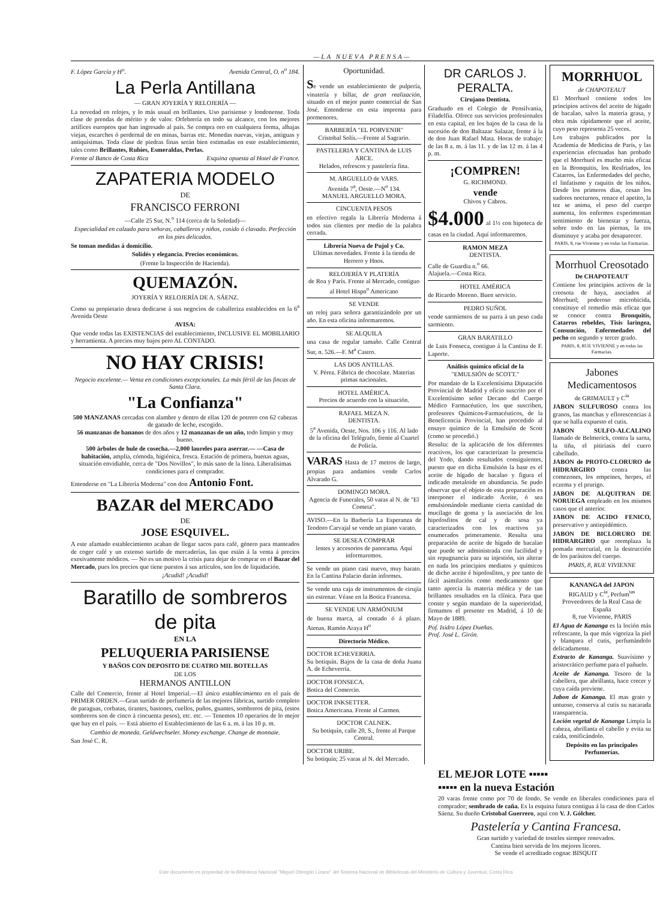—LA NUEVA PRENSA—
F. López García y H<sup>o</sup>. Avenida Central, O. n<sup>o</sup> 184.
La Perla Antillana
— GRAN JOYERÍA Y RELOJERÍA —
La novedad en relojes, y lo más usual en brillantes. Uso parisiense y londonense. Toda clase de prendas de mérito y de valor. Orfebrería en todo su alcance, con los mejores artífices europeos que han ingresado al país. Se compra oro en cualquiera forma, alhajas viejas, escarches ó perdernal de en minas, barras etc. Monedas nuevas, viejas, antiguas y antiquísimas. Toda clase de piedras finas serán bien estimadas en este establecimiento, tales como Brillantes, Rubíes, Esmeraldas, Perlas.
Frente al Banco de Costa Rica Esquina opuesta al Hotel de France.
ZAPATERIA MODELO
DE
FRANCISCO FERRONI
—Calle 25 Sur, N.<sup>o</sup> 114 (cerca de la Soledad)—
Especialidad en calzado para señoras, caballeros y niños, cosido ó clavado. Perfección en los pies delicados.
Se toman medidas á domicilio.
Solidés y elegancia. Precios económicos.
(Frente la Inspección de Hacienda).
QUEMAZÓN.
JOYERÍA Y RELOJERÍA DE A. SÁENZ.
Como su propietario desea dedicarse á sus negocios de caballeriza establecidos en la 6<sup>a</sup> Avenida Oeste
AVISA:
Que vende todas las EXISTENCIAS del establecimiento, INCLUSIVE EL MOBILIARIO y herramienta. A precios muy bajos pero AL CONTADO.
NO HAY CRISIS!
Negocio excelente.— Venta en condiciones excepcionales. La más fértil de las fincas de Santa Clara.
"La Confianza"
500 MANZANAS cercadas con alambre y dentro de ellas 120 de potrero con 62 cabezas de ganado de leche, escogido.
56 manzanas de bananos de dos años y 12 manzanas de un año, todo limpio y muy bueno.
500 árboles de hule de cosecha.—2,000 laureles para aserrar.— —Casa de habitación, amplia, cómoda, higiénica, fresca. Estación de primera, buenas aguas, situación envidiable, cerca de "Dos Novillos", lo más sano de la línea. Liberalísimas condiciones para el comprador.
Entenderse en "La Librería Moderna" con don Antonio Font.
BAZAR del MERCADO
DE
JOSE ESQUIVEL.
A este afamado establecimiento acaban de llegar sacos para café, género para manteados de coger café y un extenso surtido de mercaderías, las que están á la venta á precios exesivamente módicos. — No es un motivo la crisis para dejar de comprar en el Bazar del Mercado, pues los precios que tiene puestos á sus artículos, son los de liquidación.
¡Acudid! ¡Acudid!
Baratillo de sombreros de pita
EN LA
PELUQUERIA PARISIENSE
Y BAÑOS CON DEPOSITO DE CUATRO MIL BOTELLAS
DE LOS
HERMANOS ANTILLON
Calle del Comercio, frente al Hotel Imperial.—El único establecimiento en el país de PRIMER ORDEN.—Gran surtido de perfumería de las mejores fábricas, surtido completo de paraguas, corbatas, tirantes, bastones, cuellos, puños, guantes, sombreros de pita, (estos sombreros son de cinco á cincuenta pesos), etc. etc. — Tenemos 10 operarios de lo mejor que hay en el país. — Está abierto el Establecimiento de las 6 a. m. á las 10 p. m.
Cambio de moneda. Geldwechseler. Money exchange. Change de monnaie.
San José C. R.
Oportunidad.
Se vende un establecimiento de pulpería, vinatería y billar, de gran realización, situado en el mejor punto comercial de San José. Entenderse en esta imprenta para pormenores.
BARBERÍA "EL PORVENIR"
Cristobal Solís.—Frente al Sagrario.
PASTELERIA Y CANTINA de LUIS ARCE.
Helados, refrescos y pastelería fina.
M. ARGUELLO de VARS.
Avenida 7<sup>a</sup>, Oeste.—N<sup>o</sup> 134.
MANUEL ARGUELLO MORA.
CINCUENTA PESOS
en efectivo regala la Librería Moderna á todos sus clientes por medio de la palabra cerrada.
Librería Nueva de Pujol y Co.
Ultimas novedades. Frente á la tienda de Herrero y Hnos.
RELOJERÍA Y PLATERÍA
de Roa y París. Frente al Mercado, contiguo al Hotel Hispn<sup>o</sup> Americano
SE VENDE
un reloj para señora garantizándolo por un año. En esta oficina informaremos.
SE ALQUILA
una casa de regular tamaño. Calle Central Sur, n. 526.—F. M<sup>a</sup> Castro.
LAS DOS ANTILLAS.
V. Pérez. Fábrica de chocolate. Materias primas nacionales.
HOTEL AMÉRICA.
Precios de acuerdo con la situación.
RAFAEL MEZA N.
DENTISTA.
5<sup>a</sup> Avenida, Oeste, Nos. 106 y 116. Al lado de la oficina del Telégrafo, frente al Cuartel de Policía.
VARAS Hasta de 17 metros de largo, propias para andamios vende Carlos Alvarado G.
DOMINGO MORA.
Agencia de Funerales, 50 varas al N. de "El Cometa".
AVISO.—En la Barbería La Esperanza de Teodoro Carvajal se vende un piano varato.
SE DESEA COMPRAR
lentes y accesorios de panorama. Aquí informaremos.
Se vende un piano casi nuevo, muy barato. En la Cantina Palacio darán informes.
Se vende una caja de instrumentos de cirujía sin estrenar. Véase en la Botica Francesa.
SE VENDE UN ARMÓNIUM
de buena marca, al contado ó á plazo. Atenas. Ramón Araya H<sup>o</sup>
Directorio Médico.
DOCTOR ECHEVERRIA.
Su botiquín. Bajos de la casa de doña Juana A. de Echeverría.
DOCTOR FONSECA.
Botica del Comercio.
DOCTOR INKSETTER.
Botica Americana. Frente al Carmen.
DOCTOR CALNEK.
Su botiquín, calle 20, S., frente al Parque Central.
DOCTOR URIBE.
Su botiquín; 25 varas al N. del Mercado.
DR CARLOS J. PERALTA.
Cirujano Dentista.
Graduado en el Colegio de Pensilvania, Filadelfia. Ofrece sus servicios profesionales en esta capital, en los bajos de la casa de la sucesión de don Baltazar Salazar, frente á la de don Juan Rafael Mata. Horas de trabajo: de las 8 a. m. á las 11. y de las 12 m. á las 4 p. m.
¡COMPREN!
G. RICHMOND.
vende
Chivos y Cabros.
$4.000 al 1½ con hipoteca de casas en la ciudad. Aquí informaremos.
RAMON MEZA
DENTISTA.
Calle de Guardia n.<sup>o</sup> 66.
Alajuela.—Costa Rica.
HOTEL AMÉRICA
de Ricardo Moreno. Buen servicio.
PEDRO SUÑOL
vende sarmientos de su parra á un peso cada sarmiento.
GRAN BARATILLO
de Luis Fonseca, contiguo á la Cantina de F. Laporte.
Análisis químico oficial de la
"EMULSIÓN de SCOTT."
Por mandato de la Excelentísima Diputación Provincial de Madrid y oficio suscrito por el Excelentísimo señor Decano del Cuerpo Médico Farmacéutico, los que suscriben, profesores Químicos-Farmacéuticos, de la Beneficencia Provincial, han procedido al ensayo químico de la Emulsión de Scott (como se procedió.)
Resulta: de la aplicación de los diferentes reactivos, los que caracterizan la presencia del Yodo, dando resultados consiguientes, puesto que en dicha Emulsión la base es el aceite de hígado de bacalao y figura el indicado metaloide en abundancia. Se pudo observar que el objeto de esta preparación es interponer el indicado Aceite, ó sea emulsionándole mediante cierta cantidad de mucílago de goma y la asociación de los hipofosfitos de cal y de sosa ya caracterizados con los reactivos ya enumerados primeramente. Resulta una preparación de aceite de hígado de bacalao que puede ser administrada con facilidad y sin repugnancia para su injestión, sin alterar en nada los principios mediatos y químicos de dicho aceite é hipofosfitos, y por tanto de fácil asimilación como medicamento que tanto aprecia la materia médica y de tan brillantes resultados en la clínica. Para que conste y según mandato de la superioridad, firmamos el presente en Madrid, á 10 de Mayo de 1889.
Pof. Isidro López Dueñas.
Prof. José L. Girón.
MORRHUOL
de CHAPOTEAUT
El Morrhuol contiene todos los principios activos del aceite de hígado de bacalao, salvo la materia grasa, y obra más rápidamente que el aceite, cuyo peso representa 25 veces.
Los trabajos publicados por la Academia de Medicina de París, y las experiencias efectuadas han probado que el Morrhuol es mucho más eficaz en la Bronquitis, los Resfriados, los Catarros, las Enfermedades del pecho, el linfatismo y raquitis de los niños. Desde los primeros dias, cesan los sudores nocturnos, renace el apetito, la tez se anima, el peso del cuerpo aumenta, los enfermos experimentan sentimiento de bienestar y fuerza, sobre todo en las piernas, la tos disminuye y acaba por desaparecer.
PARIS, 8, rue Vivienne y en todas las Farmacias.
Morrhuol Creosotado
De CHAPOTEAUT
Contiene los principios activos de la creosota de haya, asociados al Morrhuol; poderoso microbicida, constituye el remedio más eficaz que se conoce contra Bronquitis, Catarros rebeldes, Tisis laringea, Consunción, Enfermedades del pecho en segundo y tercer grado.
PARIS, 8, RUE VIVIENNE y en todas las Farmacias.
Jabones Medicamentosos
de GRIMAULT y C<sup>ia</sup>
JABON SULFUROSO contra los granos, las manchas y eflorescencias á que se halla expuesto el cutis.
JABON SULFO-ALCALINO llamado de Belmerick, contra la sarna, la tiña, el pitiriasis del cuero cabelludo.
JABON de PROTO-CLORURO de HIDRARGIRO contra las comezones, los empeines, herpes, el eczema y el prurigo.
JABON DE ALQUITRAN DE NORUEGA empleado en los mismos casos que el anterior.
JABON DE ACIDO FENICO, preservativo y antiepidémico.
JABON DE BICLORURO DE HIDRARGIRO que reemplaza la pomada mercurial, en la destrucción de los parásitos del cuerpo.
PARIS, 8, RUE VIVIENNE
KANANGA del JAPON
RIGAUD y C<sup>ia</sup>, Perfum<sup>tas</sup>
Proveedores de la Real Casa de España
8, rue Vivienne, PARIS
El Agua de Kananga es la loción más refrescante, la que más vigoriza la piel y blanquea el cutis, perfumándolo delicadamente.
Extracto de Kananga. Suavísimo y aristocrático perfume para el pañuelo.
Aceite de Kananga. Tesoro de la cabellera, que abrillanta, hace crecer y cuya caída previene.
Jabon de Kananga. El mas grato y untuoso, conserva al cutis su nacarada transparencia.
Loción vegetal de Kananga Limpia la cabeza, abrillanta el cabello y evita su caída, tonificándolo.
Depósito en las principales Perfumerías.
EL MEJOR LOTE ▪▪▪▪▪
▪▪▪▪▪ en la nueva Estación
20 varas frente como por 70 de fondo. Se vende en liberales condiciones para el comprador; sembrado de caña. Es la esquina futura contigua á la casa de don Carlos Sáenz. Su dueño Cristobal Guerrero, aquí con V. J. Gólcher.
Pastelería y Cantina Francesa.
Gran surtido y variedad de tosteles siempre renovados.
Cantina bien servida de los mejores licores.
Se vende el acreditado cognac BISQUIT
Este documento es propiedad de la Biblioteca Nacional "Miguel Obregón Lizano" del Sistema Nacional de Bibliotecas del Ministerio de Cultura y Juventud, Costa Rica